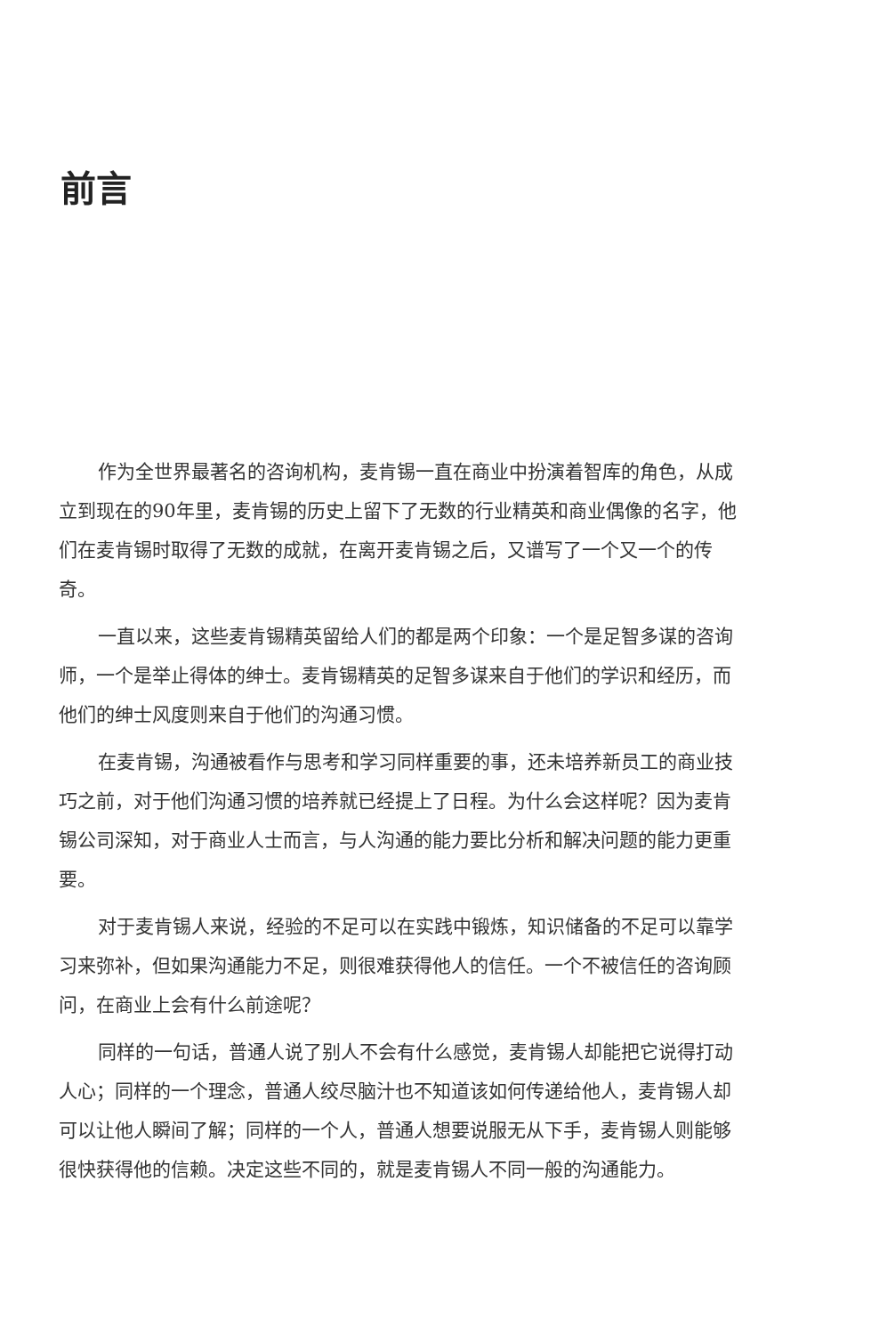前言
作为全世界最著名的咨询机构，麦肯锡一直在商业中扮演着智库的角色，从成立到现在的90年里，麦肯锡的历史上留下了无数的行业精英和商业偶像的名字，他们在麦肯锡时取得了无数的成就，在离开麦肯锡之后，又谱写了一个又一个的传奇。
一直以来，这些麦肯锡精英留给人们的都是两个印象：一个是足智多谋的咨询师，一个是举止得体的绅士。麦肯锡精英的足智多谋来自于他们的学识和经历，而他们的绅士风度则来自于他们的沟通习惯。
在麦肯锡，沟通被看作与思考和学习同样重要的事，还未培养新员工的商业技巧之前，对于他们沟通习惯的培养就已经提上了日程。为什么会这样呢？因为麦肯锡公司深知，对于商业人士而言，与人沟通的能力要比分析和解决问题的能力更重要。
对于麦肯锡人来说，经验的不足可以在实践中锻炼，知识储备的不足可以靠学习来弥补，但如果沟通能力不足，则很难获得他人的信任。一个不被信任的咨询顾问，在商业上会有什么前途呢？
同样的一句话，普通人说了别人不会有什么感觉，麦肯锡人却能把它说得打动人心；同样的一个理念，普通人绞尽脑汁也不知道该如何传递给他人，麦肯锡人却可以让他人瞬间了解；同样的一个人，普通人想要说服无从下手，麦肯锡人则能够很快获得他的信赖。决定这些不同的，就是麦肯锡人不同一般的沟通能力。